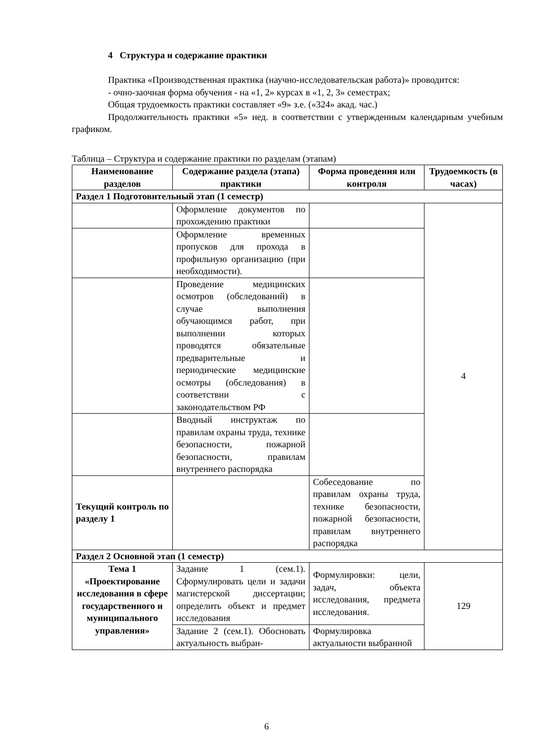4 Структура и содержание практики
Практика «Производственная практика (научно-исследовательская работа)» проводится:
- очно-заочная форма обучения - на «1, 2» курсах в «1, 2, 3» семестрах;
Общая трудоемкость практики составляет «9» з.е. («324» акад. час.)
Продолжительность практики «5» нед. в соответствии с утвержденным календарным учебным графиком.
Таблица – Структура и содержание практики по разделам (этапам)
| Наименование разделов | Содержание раздела (этапа) практики | Форма проведения или контроля | Трудоемкость (в часах) |
| --- | --- | --- | --- |
| Раздел 1 Подготовительный этап (1 семестр) | | | |
| | Оформление документов по прохождению практики | | 4 |
| | Оформление временных пропусков для прохода в профильную организацию (при необходимости). | | |
| | Проведение медицинских осмотров (обследований) в случае выполнения обучающимся работ, при выполнении которых проводятся обязательные предварительные и периодические медицинские осмотры (обследования) в соответствии с законодательством РФ | | |
| | Вводный инструктаж по правилам охраны труда, технике безопасности, пожарной безопасности, правилам внутреннего распорядка | | |
| Текущий контроль по разделу 1 | | Собеседование по правилам охраны труда, технике безопасности, пожарной безопасности, правилам внутреннего распорядка | |
| Раздел 2 Основной этап (1 семестр) | | | |
| Тема 1 «Проектирование исследования в сфере государственного и муниципального управления» | Задание 1 (сем.1). Сформулировать цели и задачи магистерской диссертации; определить объект и предмет исследования | Формулировки: цели, задач, объекта исследования, предмета исследования. | 129 |
| | Задание 2 (сем.1). Обосновать актуальность выбран- | Формулировка актуальности выбранной | |
6